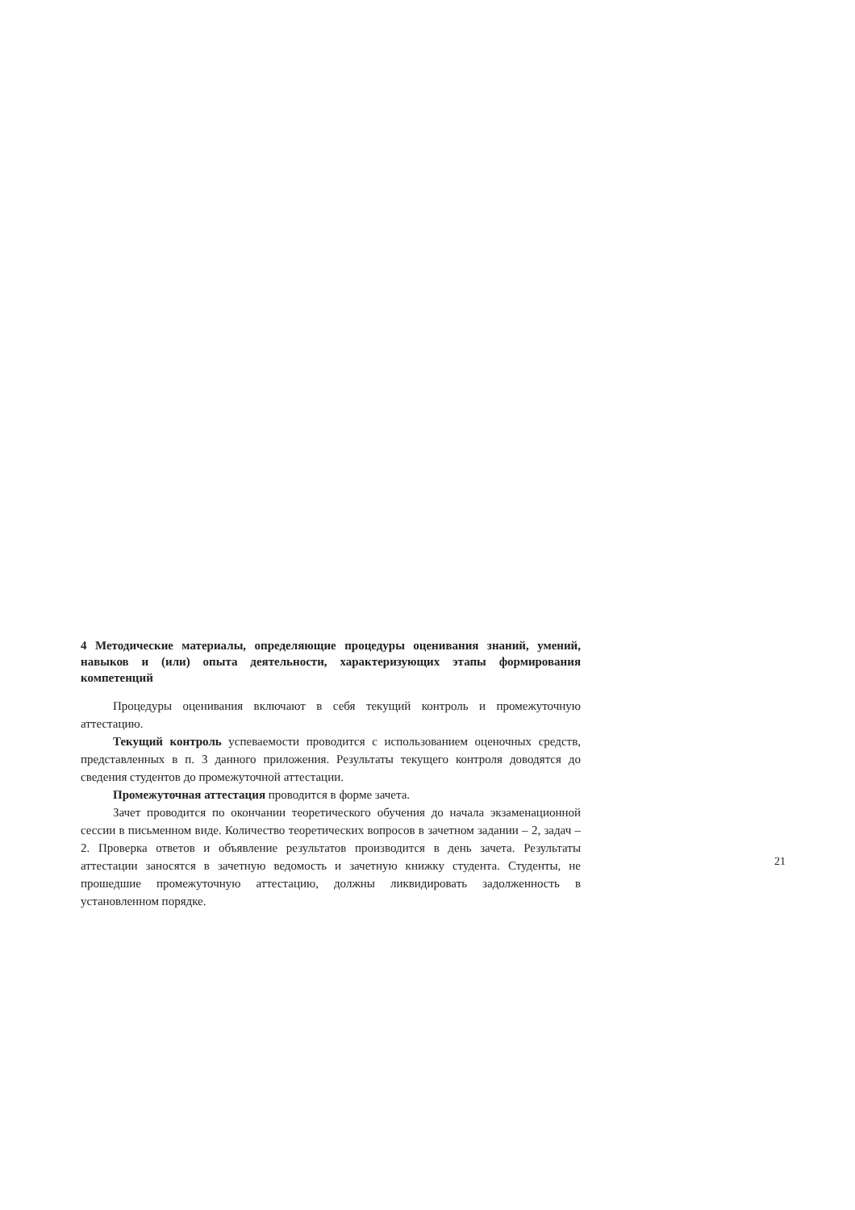4 Методические материалы, определяющие процедуры оценивания знаний, умений, навыков и (или) опыта деятельности, характеризующих этапы формирования компетенций
Процедуры оценивания включают в себя текущий контроль и промежуточную аттестацию.
Текущий контроль успеваемости проводится с использованием оценочных средств, представленных в п. 3 данного приложения. Результаты текущего контроля доводятся до сведения студентов до промежуточной аттестации.
Промежуточная аттестация проводится в форме зачета.
Зачет проводится по окончании теоретического обучения до начала экзаменационной сессии в письменном виде. Количество теоретических вопросов в зачетном задании – 2, задач – 2. Проверка ответов и объявление результатов производится в день зачета. Результаты аттестации заносятся в зачетную ведомость и зачетную книжку студента. Студенты, не прошедшие промежуточную аттестацию, должны ликвидировать задолженность в установленном порядке.
21